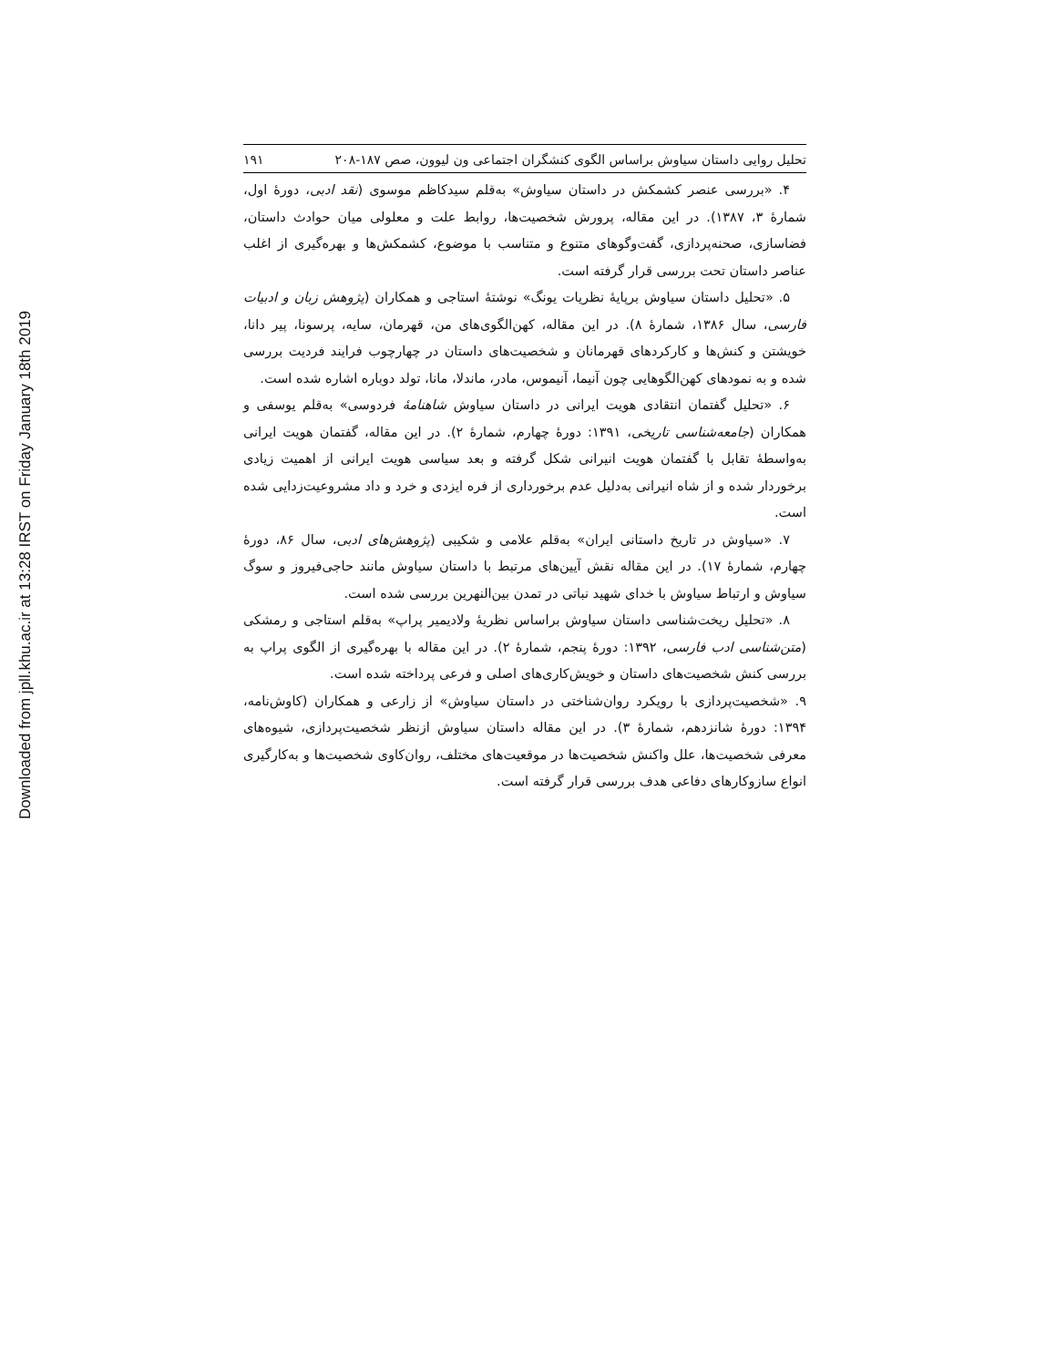Downloaded from jpll.khu.ac.ir at 13:28 IRST on Friday January 18th 2019
تحلیل روایی داستان سیاوش براساس الگوی کنشگران اجتماعی ون لیوون، صص ۱۸۷-۲۰۸ ۱۹۱
۴. «بررسی عنصر کشمکش در داستان سیاوش» به‌قلم سیدکاظم موسوی (نقد ادبی، دورهٔ اول، شمارهٔ ۳، ۱۳۸۷). در این مقاله، پرورش شخصیت‌ها، روابط علت و معلولی میان حوادث داستان، فضاسازی، صحنه‌پردازی، گفت‌وگوهای متنوع و متناسب با موضوع، کشمکش‌ها و بهره‌گیری از اغلب عناصر داستان تحت بررسی قرار گرفته است.
۵. «تحلیل داستان سیاوش برپایهٔ نظریات یونگ» نوشتهٔ استاجی و همکاران (پژوهش زبان و ادبیات فارسی، سال ۱۳۸۶، شمارهٔ ۸). در این مقاله، کهن‌الگوی‌های من، قهرمان، سایه، پرسونا، پیر دانا، خویشتن و کنش‌ها و کارکردهای قهرمانان و شخصیت‌های داستان در چهارچوب فرایند فردیت بررسی شده و به نمودهای کهن‌الگوهایی چون آنیما، آنیموس، مادر، ماندلا، مانا، تولد دوباره اشاره شده است.
۶. «تحلیل گفتمان انتقادی هویت ایرانی در داستان سیاوش شاهنامهٔ فردوسی» به‌قلم یوسفی و همکاران (جامعه‌شناسی تاریخی، ۱۳۹۱: دورهٔ چهارم، شمارهٔ ۲). در این مقاله، گفتمان هویت ایرانی به‌واسطهٔ تقابل با گفتمان هویت انیرانی شکل گرفته و بعد سیاسی هویت ایرانی از اهمیت زیادی برخوردار شده و از شاه انیرانی به‌دلیل عدم برخورداری از فره ایزدی و خرد و داد مشروعیت‌زدایی شده است.
۷. «سیاوش در تاریخ داستانی ایران» به‌قلم علامی و شکیبی (پژوهش‌های ادبی، سال ۸۶، دورهٔ چهارم، شمارهٔ ۱۷). در این مقاله نقش آیین‌های مرتبط با داستان سیاوش مانند حاجی‌فیروز و سوگ سیاوش و ارتباط سیاوش با خدای شهید نباتی در تمدن بین‌النهرین بررسی شده است.
۸. «تحلیل ریخت‌شناسی داستان سیاوش براساس نظریهٔ ولادیمیر پراپ» به‌قلم استاجی و رمشکی (متن‌شناسی ادب فارسی، ۱۳۹۲: دورهٔ پنجم، شمارهٔ ۲). در این مقاله با بهره‌گیری از الگوی پراپ به بررسی کنش شخصیت‌های داستان و خویش‌کاری‌های اصلی و فرعی پرداخته شده است.
۹. «شخصیت‌پردازی با رویکرد روان‌شناختی در داستان سیاوش» از زارعی و همکاران (کاوش‌نامه، ۱۳۹۴: دورهٔ شانزدهم، شمارهٔ ۳). در این مقاله داستان سیاوش ازنظر شخصیت‌پردازی، شیوه‌های معرفی شخصیت‌ها، علل واکنش شخصیت‌ها در موقعیت‌های مختلف، روان‌کاوی شخصیت‌ها و به‌کارگیری انواع سازوکارهای دفاعی هدف بررسی قرار گرفته است.